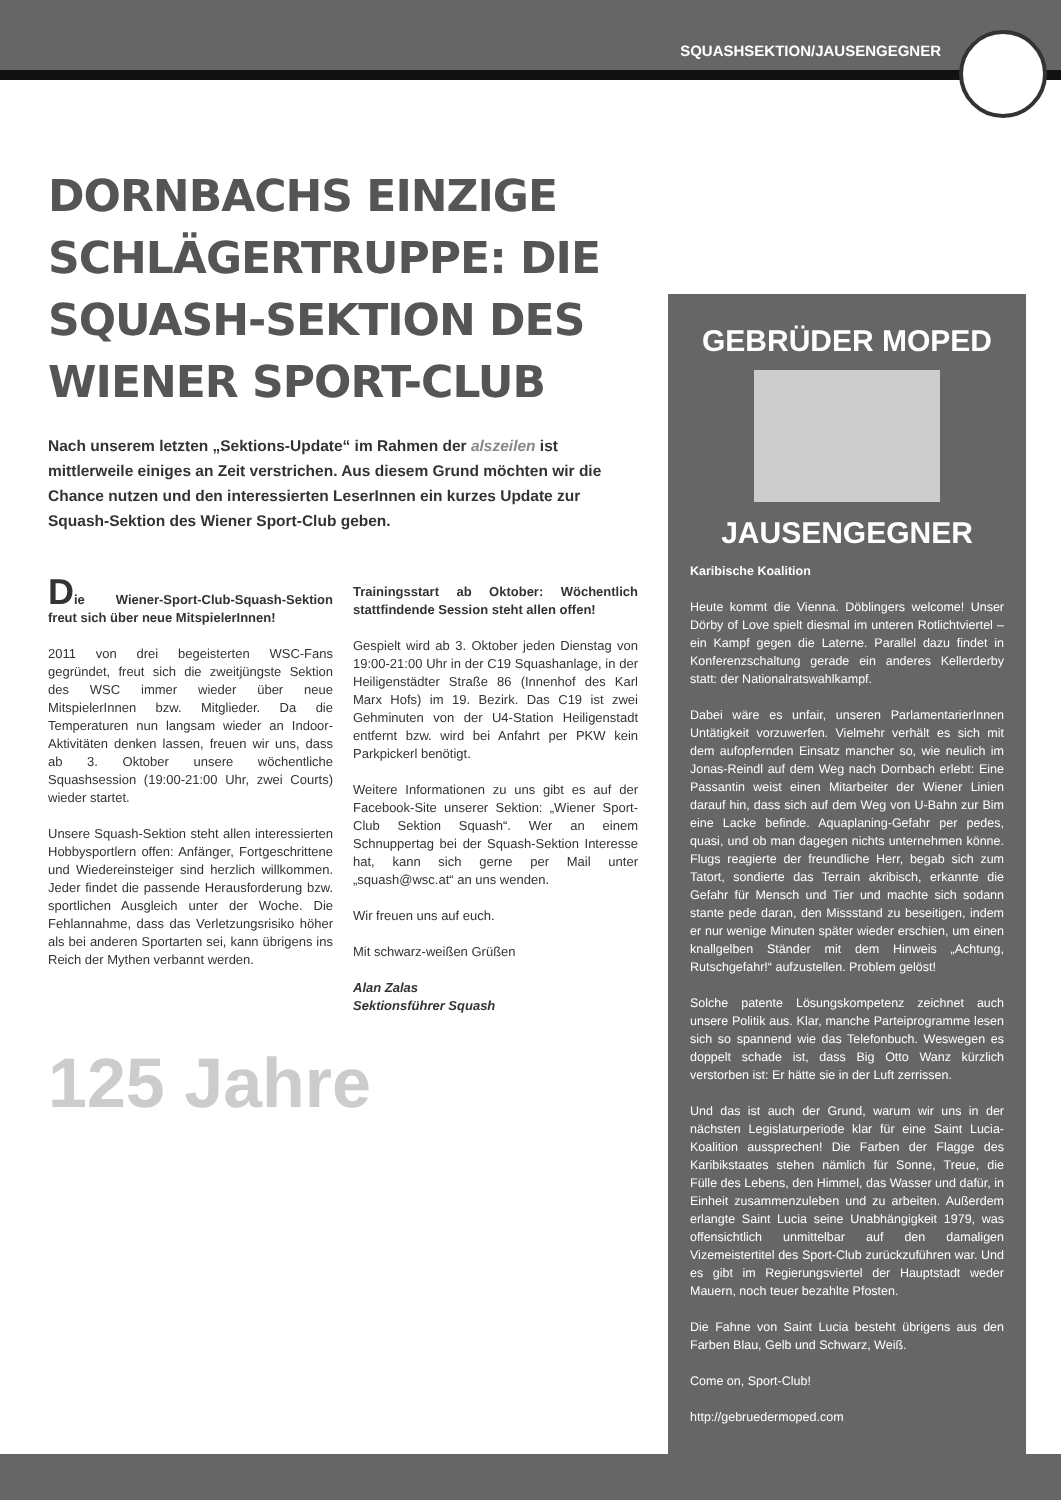SQUASHSEKTION/JAUSENGEGNER
DORNBACHS EINZIGE SCHLÄGERTRUPPE: DIE SQUASH-SEKTION DES WIENER SPORT-CLUB
Nach unserem letzten „Sektions-Update“ im Rahmen der alszeilen ist mittlerweile einiges an Zeit verstrichen. Aus diesem Grund möchten wir die Chance nutzen und den interessierten LeserInnen ein kurzes Update zur Squash-Sektion des Wiener Sport-Club geben.
Die Wiener-Sport-Club-Squash-Sektion freut sich über neue MitspielerInnen!
2011 von drei begeisterten WSC-Fans gegründet, freut sich die zweitjüngste Sektion des WSC immer wieder über neue MitspielerInnen bzw. Mitglieder. Da die Temperaturen nun langsam wieder an Indoor-Aktivitäten denken lassen, freuen wir uns, dass ab 3. Oktober unsere wöchentliche Squashsession (19:00-21:00 Uhr, zwei Courts) wieder startet.
Unsere Squash-Sektion steht allen interessierten Hobbysportlern offen: Anfänger, Fortgeschrittene und Wiedereinsteiger sind herzlich willkommen. Jeder findet die passende Herausforderung bzw. sportlichen Ausgleich unter der Woche. Die Fehlannahme, dass das Verletzungsrisiko höher als bei anderen Sportarten sei, kann übrigens ins Reich der Mythen verbannt werden.
Trainingsstart ab Oktober: Wöchentlich stattfindende Session steht allen offen!
Gespielt wird ab 3. Oktober jeden Dienstag von 19:00-21:00 Uhr in der C19 Squashanlage, in der Heiligenstädter Straße 86 (Innenhof des Karl Marx Hofs) im 19. Bezirk. Das C19 ist zwei Gehminuten von der U4-Station Heiligenstadt entfernt bzw. wird bei Anfahrt per PKW kein Parkpickerl benötigt.
Weitere Informationen zu uns gibt es auf der Facebook-Site unserer Sektion: „Wiener Sport-Club Sektion Squash“. Wer an einem Schnuppertag bei der Squash-Sektion Interesse hat, kann sich gerne per Mail unter „squash@wsc.at“ an uns wenden.
Wir freuen uns auf euch.
Mit schwarz-weißen Grüßen
Alan Zalas
Sektionsführer Squash
125 Jahre
GEBRÜDER MOPED
JAUSENGEGNER
Karibische Koalition
Heute kommt die Vienna. Döblingers welcome! Unser Dörby of Love spielt diesmal im unteren Rotlichtviertel – ein Kampf gegen die Laterne. Parallel dazu findet in Konferenzschaltung gerade ein anderes Kellerderby statt: der Nationalratswahlkampf.
Dabei wäre es unfair, unseren ParlamentarierInnen Untätigkeit vorzuwerfen. Vielmehr verhält es sich mit dem aufopfernden Einsatz mancher so, wie neulich im Jonas-Reindl auf dem Weg nach Dornbach erlebt: Eine Passantin weist einen Mitarbeiter der Wiener Linien darauf hin, dass sich auf dem Weg von U-Bahn zur Bim eine Lacke befinde. Aquaplaning-Gefahr per pedes, quasi, und ob man dagegen nichts unternehmen könne. Flugs reagierte der freundliche Herr, begab sich zum Tatort, sondierte das Terrain akribisch, erkannte die Gefahr für Mensch und Tier und machte sich sodann stante pede daran, den Missstand zu beseitigen, indem er nur wenige Minuten später wieder erschien, um einen knallgelben Ständer mit dem Hinweis „Achtung, Rutschgefahr!“ aufzustellen. Problem gelöst!
Solche patente Lösungskompetenz zeichnet auch unsere Politik aus. Klar, manche Parteiprogramme lesen sich so spannend wie das Telefonbuch. Weswegen es doppelt schade ist, dass Big Otto Wanz kürzlich verstorben ist: Er hätte sie in der Luft zerrissen.
Und das ist auch der Grund, warum wir uns in der nächsten Legislaturperiode klar für eine Saint Lucia-Koalition aussprechen! Die Farben der Flagge des Karibikstaates stehen nämlich für Sonne, Treue, die Fülle des Lebens, den Himmel, das Wasser und dafür, in Einheit zusammenzuleben und zu arbeiten. Außerdem erlangte Saint Lucia seine Unabhängigkeit 1979, was offensichtlich unmittelbar auf den damaligen Vizemeistertitel des Sport-Club zurückzuführen war. Und es gibt im Regierungsviertel der Hauptstadt weder Mauern, noch teuer bezahlte Pfosten.
Die Fahne von Saint Lucia besteht übrigens aus den Farben Blau, Gelb und Schwarz, Weiß.
Come on, Sport-Club!
http://gebruedermoped.com